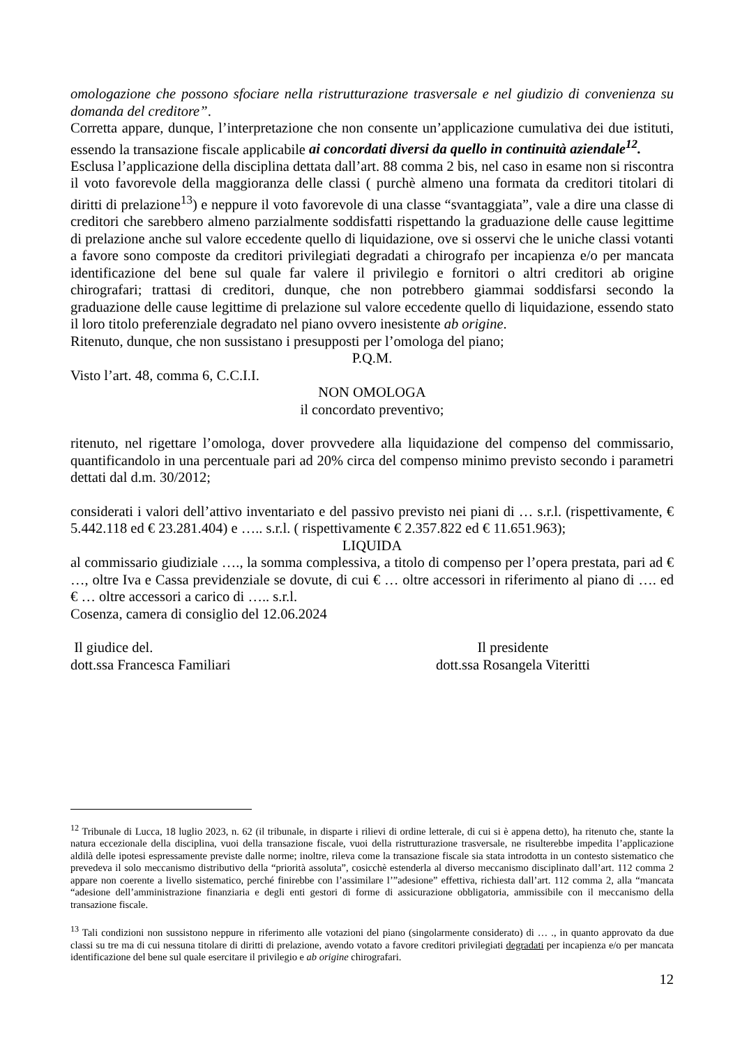omologazione che possono sfociare nella ristrutturazione trasversale e nel giudizio di convenienza su domanda del creditore”.
Corretta appare, dunque, l’interpretazione che non consente un’applicazione cumulativa dei due istituti, essendo la transazione fiscale applicabile ai concordati diversi da quello in continuità aziendale<sup>12</sup>.
Esclusa l’applicazione della disciplina dettata dall’art. 88 comma 2 bis, nel caso in esame non si riscontra il voto favorevole della maggioranza delle classi ( purchè almeno una formata da creditori titolari di diritti di prelazione<sup>13</sup>) e neppure il voto favorevole di una classe “svantaggiata”, vale a dire una classe di creditori che sarebbero almeno parzialmente soddisfatti rispettando la graduazione delle cause legittime di prelazione anche sul valore eccedente quello di liquidazione, ove si osservi che le uniche classi votanti a favore sono composte da creditori privilegiati degradati a chirografo per incapienza e/o per mancata identificazione del bene sul quale far valere il privilegio e fornitori o altri creditori ab origine chirografari; trattasi di creditori, dunque, che non potrebbero giammai soddisfarsi secondo la graduazione delle cause legittime di prelazione sul valore eccedente quello di liquidazione, essendo stato il loro titolo preferenziale degradato nel piano ovvero inesistente ab origine.
Ritenuto, dunque, che non sussistano i presupposti per l’omologa del piano;
P.Q.M.
Visto l’art. 48, comma 6, C.C.I.I.
NON OMOLOGA
il concordato preventivo;
ritenuto, nel rigettare l’omologa, dover provvedere alla liquidazione del compenso del commissario, quantificandolo in una percentuale pari ad 20% circa del compenso minimo previsto secondo i parametri dettati dal d.m. 30/2012;
considerati i valori dell’attivo inventariato e del passivo previsto nei piani di … s.r.l. (rispettivamente, € 5.442.118 ed € 23.281.404) e ….. s.r.l. ( rispettivamente € 2.357.822 ed € 11.651.963);
LIQUIDA
al commissario giudiziale …., la somma complessiva, a titolo di compenso per l’opera prestata, pari ad € …, oltre Iva e Cassa previdenziale se dovute, di cui € … oltre accessori in riferimento al piano di …. ed € … oltre accessori a carico di ….. s.r.l.
Cosenza, camera di consiglio del 12.06.2024
Il giudice del.
dott.ssa Francesca Familiari
Il presidente
dott.ssa Rosangela Viteritti
<sup>12</sup> Tribunale di Lucca, 18 luglio 2023, n. 62 (il tribunale, in disparte i rilievi di ordine letterale, di cui si è appena detto), ha ritenuto che, stante la natura eccezionale della disciplina, vuoi della transazione fiscale, vuoi della ristrutturazione trasversale, ne risulterebbe impedita l’applicazione aldilà delle ipotesi espressamente previste dalle norme; inoltre, rileva come la transazione fiscale sia stata introdotta in un contesto sistematico che prevedeva il solo meccanismo distributivo della “priorità assoluta”, cosicchè estenderla al diverso meccanismo disciplinato dall’art. 112 comma 2 appare non coerente a livello sistematico, perché finirebbe con l’assimilare l’”adesione” effettiva, richiesta dall’art. 112 comma 2, alla “mancata “adesione dell’amministrazione finanziaria e degli enti gestori di forme di assicurazione obbligatoria, ammissibile con il meccanismo della transazione fiscale.
<sup>13</sup> Tali condizioni non sussistono neppure in riferimento alle votazioni del piano (singolarmente considerato) di … ., in quanto approvato da due classi su tre ma di cui nessuna titolare di diritti di prelazione, avendo votato a favore creditori privilegiati degradati per incapienza e/o per mancata identificazione del bene sul quale esercitare il privilegio e ab origine chirografari.
12